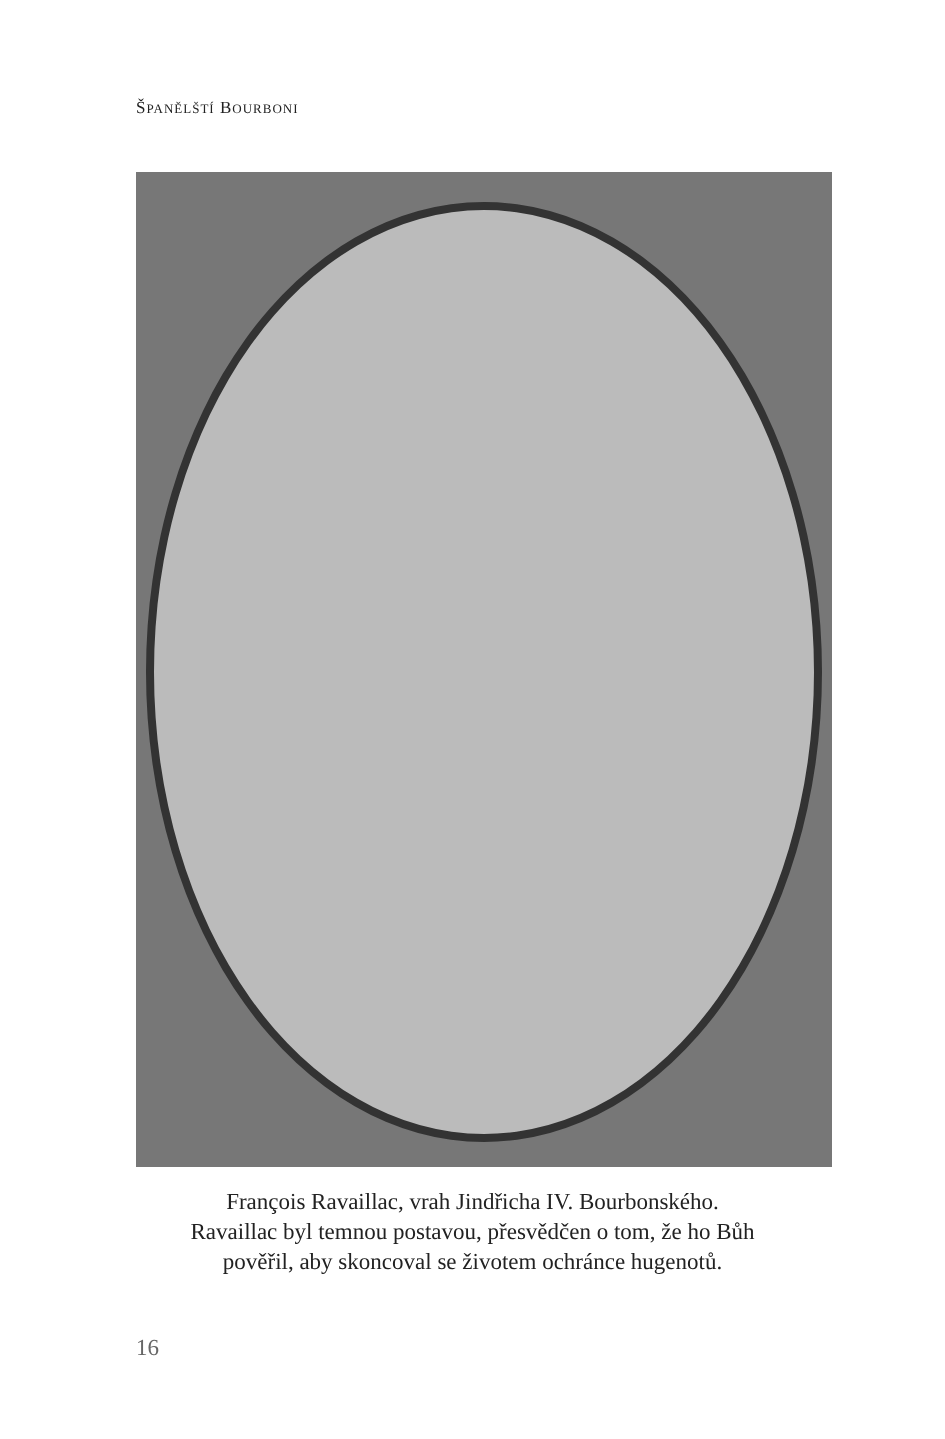ŠPANĚLŠTÍ BOURBONI
François Ravaillac, vrah Jindřicha IV. Bourbonského.
Ravaillac byl temnou postavou, přesvědčen o tom, že ho Bůh
pověřil, aby skoncoval se životem ochránce hugenotů.
16